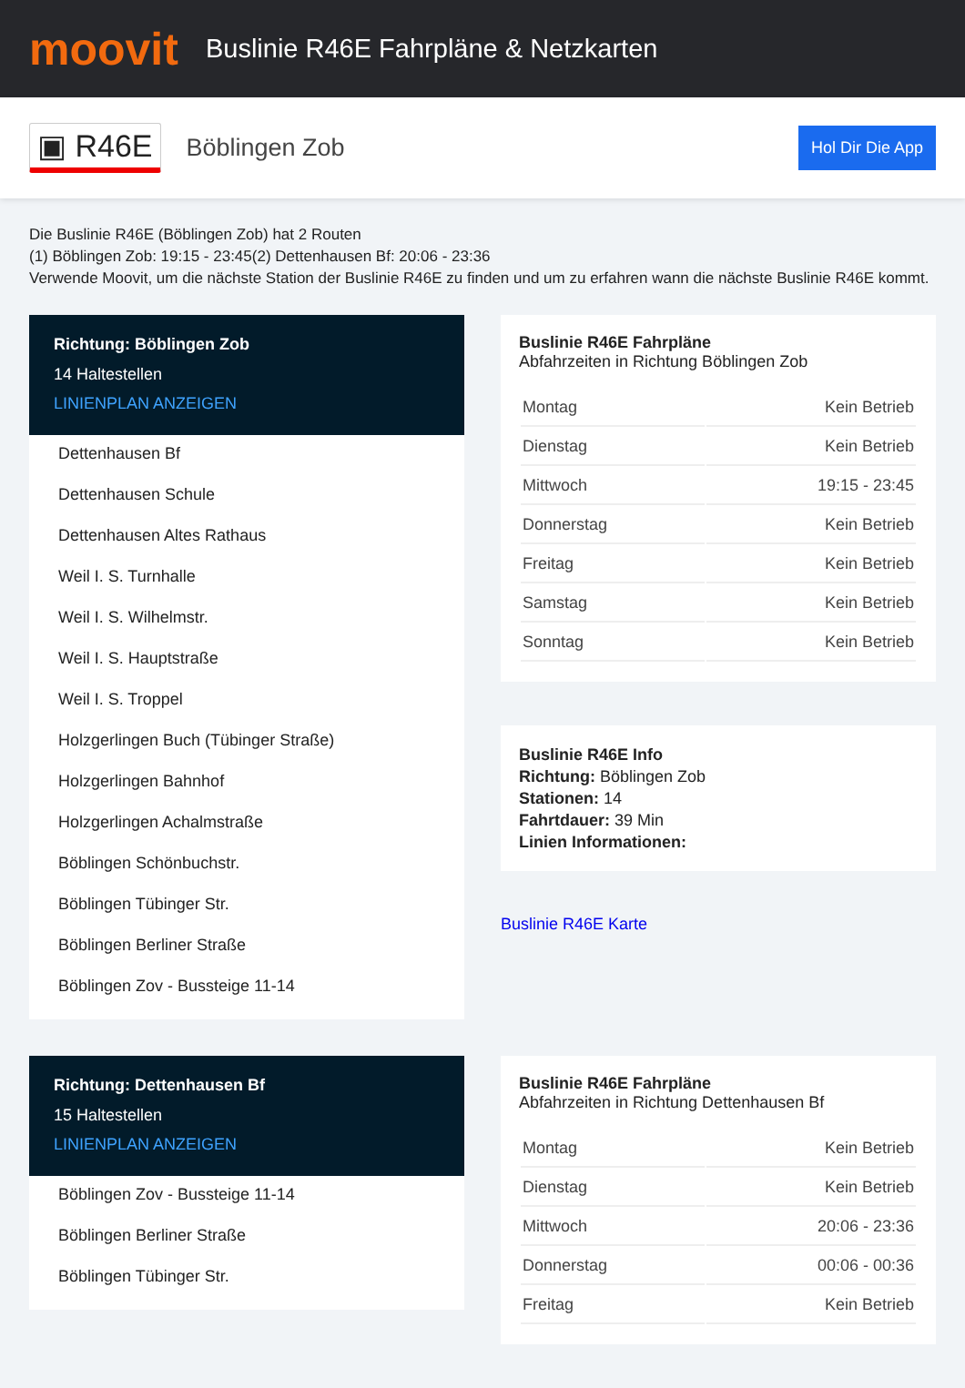moovit
Buslinie R46E Fahrpläne & Netzkarten
▣ R46E Böblingen Zob Hol Dir Die App
Die Buslinie R46E (Böblingen Zob) hat 2 Routen
(1) Böblingen Zob: 19:15 - 23:45(2) Dettenhausen Bf: 20:06 - 23:36
Verwende Moovit, um die nächste Station der Buslinie R46E zu finden und um zu erfahren wann die nächste Buslinie R46E kommt.
Richtung: Böblingen Zob
14 Haltestellen
LINIENPLAN ANZEIGEN
Dettenhausen Bf
Dettenhausen Schule
Dettenhausen Altes Rathaus
Weil I. S. Turnhalle
Weil I. S. Wilhelmstr.
Weil I. S. Hauptstraße
Weil I. S. Troppel
Holzgerlingen Buch (Tübinger Straße)
Holzgerlingen Bahnhof
Holzgerlingen Achalmstraße
Böblingen Schönbuchstr.
Böblingen Tübinger Str.
Böblingen Berliner Straße
Böblingen Zov - Bussteige 11-14
Buslinie R46E Fahrpläne
Abfahrzeiten in Richtung Böblingen Zob
| Montag | Kein Betrieb |
| Dienstag | Kein Betrieb |
| Mittwoch | 19:15 - 23:45 |
| Donnerstag | Kein Betrieb |
| Freitag | Kein Betrieb |
| Samstag | Kein Betrieb |
| Sonntag | Kein Betrieb |
Buslinie R46E Info
Richtung: Böblingen Zob
Stationen: 14
Fahrtdauer: 39 Min
Linien Informationen:
Buslinie R46E Karte
Richtung: Dettenhausen Bf
15 Haltestellen
LINIENPLAN ANZEIGEN
Böblingen Zov - Bussteige 11-14
Böblingen Berliner Straße
Böblingen Tübinger Str.
Buslinie R46E Fahrpläne
Abfahrzeiten in Richtung Dettenhausen Bf
| Montag | Kein Betrieb |
| Dienstag | Kein Betrieb |
| Mittwoch | 20:06 - 23:36 |
| Donnerstag | 00:06 - 00:36 |
| Freitag | Kein Betrieb |